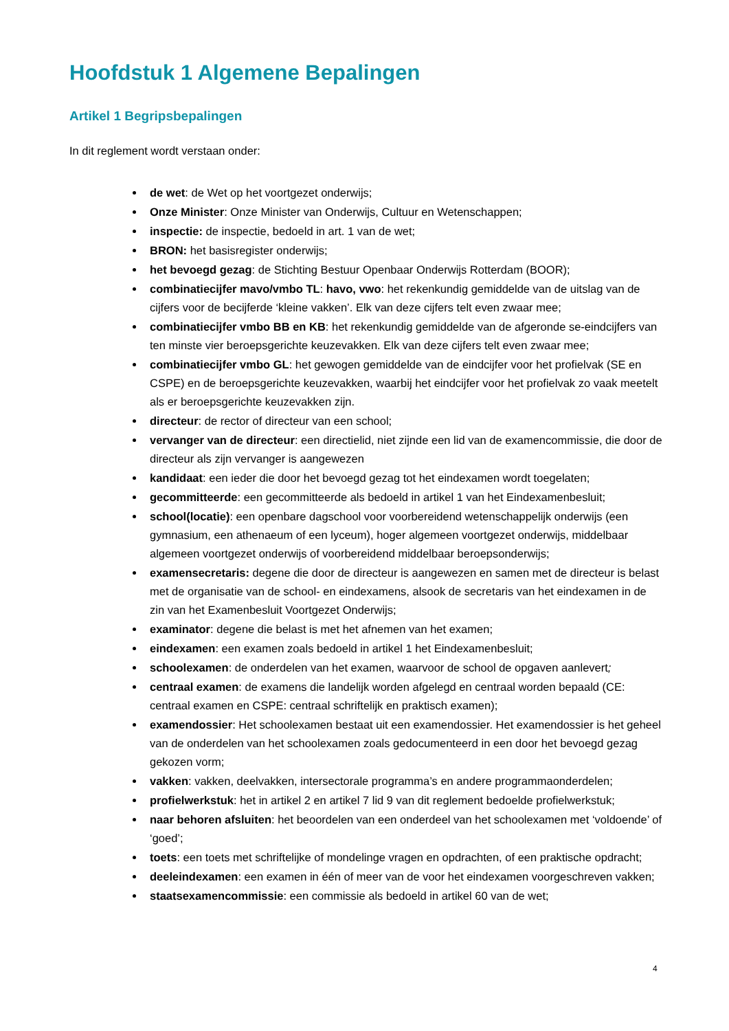Hoofdstuk 1 Algemene Bepalingen
Artikel 1 Begripsbepalingen
In dit reglement wordt verstaan onder:
de wet: de Wet op het voortgezet onderwijs;
Onze Minister: Onze Minister van Onderwijs, Cultuur en Wetenschappen;
inspectie: de inspectie, bedoeld in art. 1 van de wet;
BRON: het basisregister onderwijs;
het bevoegd gezag: de Stichting Bestuur Openbaar Onderwijs Rotterdam (BOOR);
combinatiecijfer mavo/vmbo TL: havo, vwo: het rekenkundig gemiddelde van de uitslag van de cijfers voor de becijferde ‘kleine vakken’. Elk van deze cijfers telt even zwaar mee;
combinatiecijfer vmbo BB en KB: het rekenkundig gemiddelde van de afgeronde se-eindcijfers van ten minste vier beroepsgerichte keuzevakken. Elk van deze cijfers telt even zwaar mee;
combinatiecijfer vmbo GL: het gewogen gemiddelde van de eindcijfer voor het profielvak (SE en CSPE) en de beroepsgerichte keuzevakken, waarbij het eindcijfer voor het profielvak zo vaak meetelt als er beroepsgerichte keuzevakken zijn.
directeur: de rector of directeur van een school;
vervanger van de directeur: een directielid, niet zijnde een lid van de examencommissie, die door de directeur als zijn vervanger is aangewezen
kandidaat: een ieder die door het bevoegd gezag tot het eindexamen wordt toegelaten;
gecommitteerde: een gecommitteerde als bedoeld in artikel 1 van het Eindexamenbesluit;
school(locatie): een openbare dagschool voor voorbereidend wetenschappelijk onderwijs (een gymnasium, een athenaeum of een lyceum), hoger algemeen voortgezet onderwijs, middelbaar algemeen voortgezet onderwijs of voorbereidend middelbaar beroepsonderwijs;
examensecretaris: degene die door de directeur is aangewezen en samen met de directeur is belast met de organisatie van de school- en eindexamens, alsook de secretaris van het eindexamen in de zin van het Examenbesluit Voortgezet Onderwijs;
examinator: degene die belast is met het afnemen van het examen;
eindexamen: een examen zoals bedoeld in artikel 1 het Eindexamenbesluit;
schoolexamen: de onderdelen van het examen, waarvoor de school de opgaven aanlevert;
centraal examen: de examens die landelijk worden afgelegd en centraal worden bepaald (CE: centraal examen en CSPE: centraal schriftelijk en praktisch examen);
examendossier: Het schoolexamen bestaat uit een examendossier. Het examendossier is het geheel van de onderdelen van het schoolexamen zoals gedocumenteerd in een door het bevoegd gezag gekozen vorm;
vakken: vakken, deelvakken, intersectorale programma’s en andere programmaonderdelen;
profielwerkstuk: het in artikel 2 en artikel 7 lid 9 van dit reglement bedoelde profielwerkstuk;
naar behoren afsluiten: het beoordelen van een onderdeel van het schoolexamen met ‘voldoende’ of ‘goed’;
toets: een toets met schriftelijke of mondelinge vragen en opdrachten, of een praktische opdracht;
deeleindexamen: een examen in één of meer van de voor het eindexamen voorgeschreven vakken;
staatsexamencommissie: een commissie als bedoeld in artikel 60 van de wet;
4